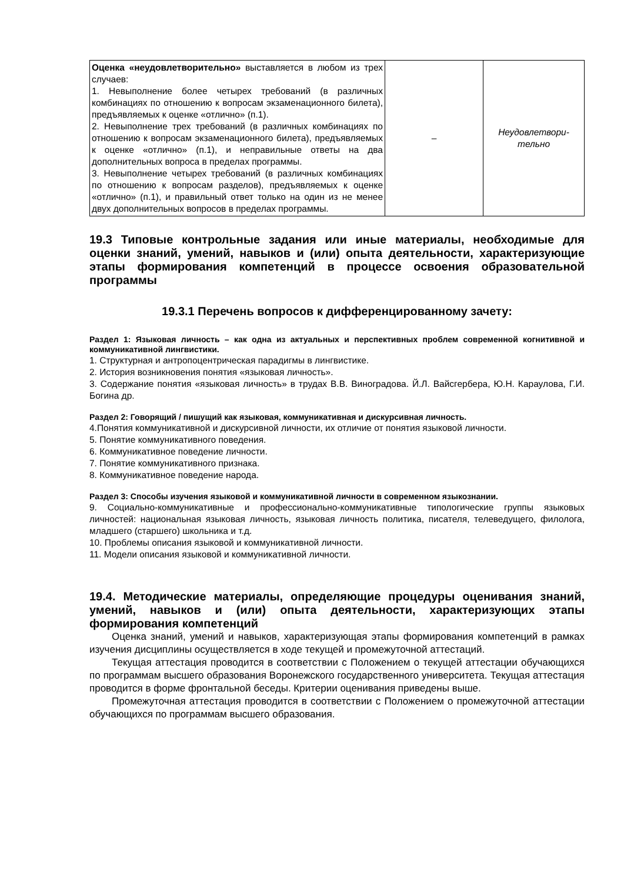| Оценка «неудовлетворительно» выставляется в любом из трех случаев: 1. Невыполнение более четырех требований (в различных комбинациях по отношению к вопросам экзаменационного билета), предъявляемых к оценке «отлично» (п.1). 2. Невыполнение трех требований (в различных комбинациях по отношению к вопросам экзаменационного билета), предъявляемых к оценке «отлично» (п.1), и неправильные ответы на два дополнительных вопроса в пределах программы. 3. Невыполнение четырех требований (в различных комбинациях по отношению к вопросам разделов), предъявляемых к оценке «отлично» (п.1), и правильный ответ только на один из не менее двух дополнительных вопросов в пределах программы. | – | Неудовлетвори- тельно |
19.3 Типовые контрольные задания или иные материалы, необходимые для оценки знаний, умений, навыков и (или) опыта деятельности, характеризующие этапы формирования компетенций в процессе освоения образовательной программы
19.3.1 Перечень вопросов к дифференцированному зачету:
Раздел 1: Языковая личность – как одна из актуальных и перспективных проблем современной когнитивной и коммуникативной лингвистики.
1. Структурная и антропоцентрическая парадигмы в лингвистике.
2. История возникновения понятия «языковая личность».
3. Содержание понятия «языковая личность» в трудах В.В. Виноградова. Й.Л. Вайсгербера, Ю.Н. Караулова, Г.И. Богина др.
Раздел 2: Говорящий / пишущий как языковая, коммуникативная и дискурсивная личность.
4.Понятия коммуникативной и дискурсивной личности, их отличие от понятия языковой личности.
5. Понятие коммуникативного поведения.
6. Коммуникативное поведение личности.
7. Понятие коммуникативного признака.
8. Коммуникативное поведение народа.
Раздел 3: Способы изучения языковой и коммуникативной личности в современном языкознании.
9. Социально-коммуникативные и профессионально-коммуникативные типологические группы языковых личностей: национальная языковая личность, языковая личность политика, писателя, телеведущего, филолога, младшего (старшего) школьника и т.д.
10. Проблемы описания языковой и коммуникативной личности.
11. Модели описания языковой и коммуникативной личности.
19.4. Методические материалы, определяющие процедуры оценивания знаний, умений, навыков и (или) опыта деятельности, характеризующих этапы формирования компетенций
Оценка знаний, умений и навыков, характеризующая этапы формирования компетенций в рамках изучения дисциплины осуществляется в ходе текущей и промежуточной аттестаций.
Текущая аттестация проводится в соответствии с Положением о текущей аттестации обучающихся по программам высшего образования Воронежского государственного университета. Текущая аттестация проводится в форме фронтальной беседы. Критерии оценивания приведены выше.
Промежуточная аттестация проводится в соответствии с Положением о промежуточной аттестации обучающихся по программам высшего образования.